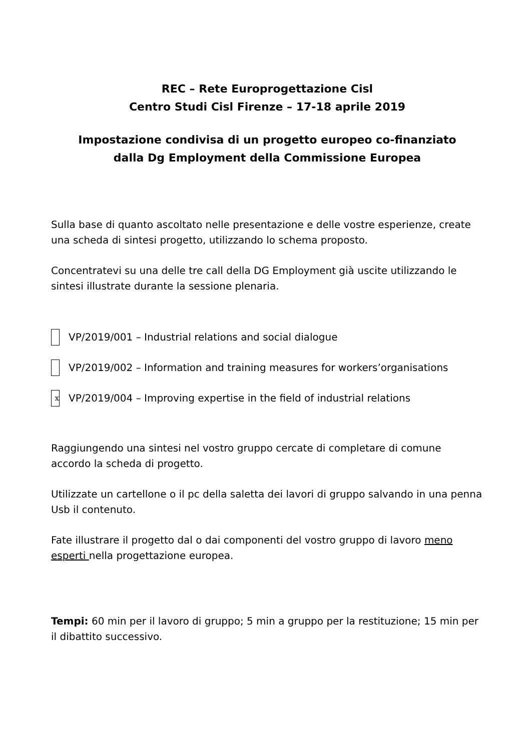REC – Rete Europrogettazione Cisl
Centro Studi Cisl Firenze – 17-18 aprile 2019
Impostazione condivisa di un progetto europeo co-finanziato
dalla Dg Employment della Commissione Europea
Sulla base di quanto ascoltato nelle presentazione e delle vostre esperienze, create una scheda di sintesi progetto, utilizzando lo schema proposto.
Concentratevi su una delle tre call della DG Employment già uscite utilizzando le sintesi illustrate durante la sessione plenaria.
VP/2019/001 – Industrial relations and social dialogue
VP/2019/002 – Information and training measures for workers’organisations
x VP/2019/004 – Improving expertise in the field of industrial relations
Raggiungendo una sintesi nel vostro gruppo cercate di completare di comune accordo la scheda di progetto.
Utilizzate un cartellone o il pc della saletta dei lavori di gruppo salvando in una penna Usb il contenuto.
Fate illustrare il progetto dal o dai componenti del vostro gruppo di lavoro meno esperti nella progettazione europea.
Tempi: 60 min per il lavoro di gruppo; 5 min a gruppo per la restituzione; 15 min per il dibattito successivo.